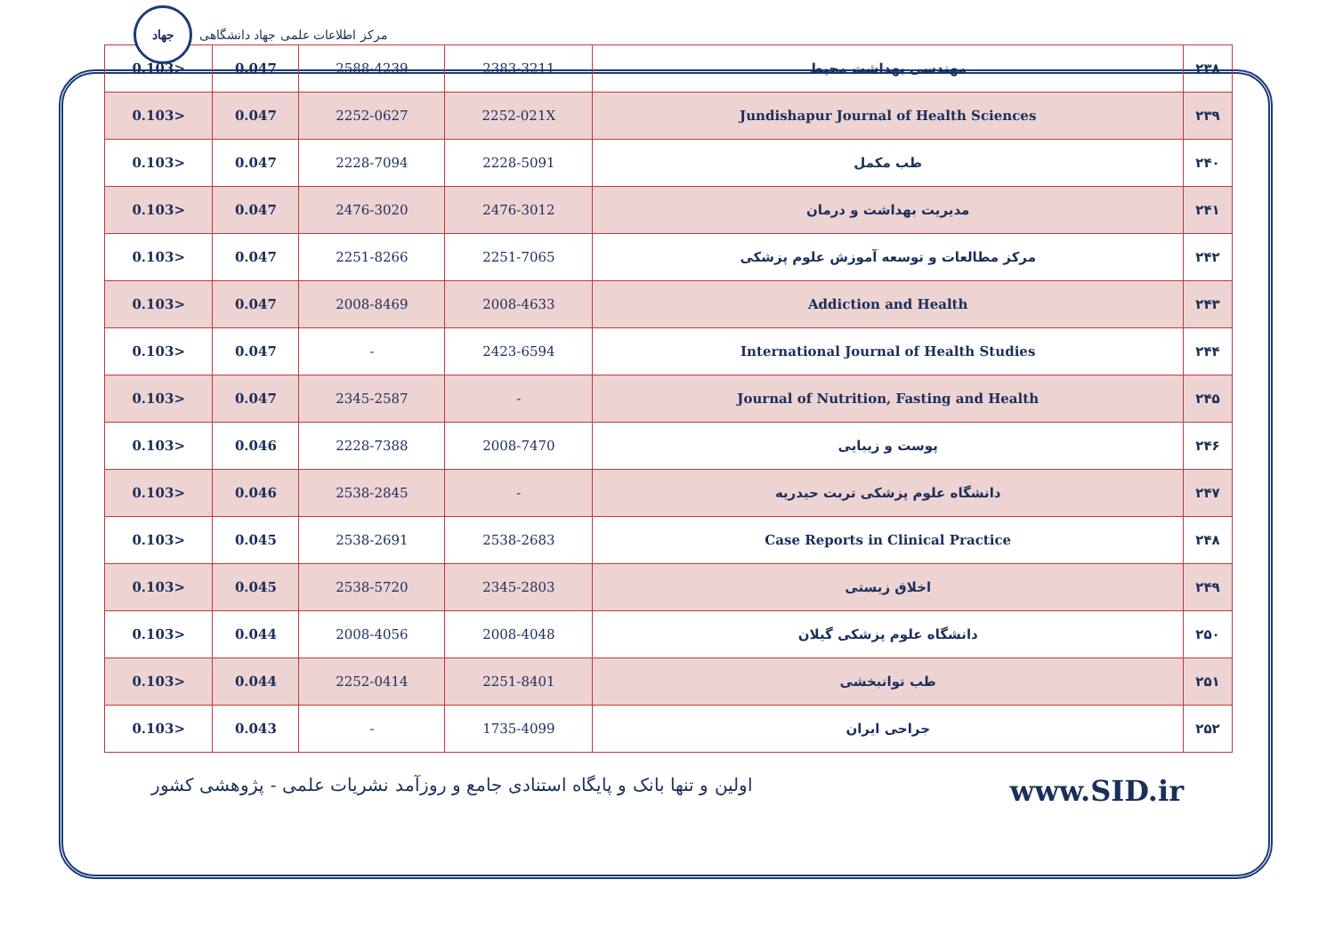جهاد
مرکز اطلاعات علمی جهاد دانشگاهی
| 0.103> | 0.047 | 2588-4239 | 2383-3211 | مهندسی بهداشت محیط | ۲۳۸ |
| 0.103> | 0.047 | 2252-0627 | 2252-021X | Jundishapur Journal of Health Sciences | ۲۳۹ |
| 0.103> | 0.047 | 2228-7094 | 2228-5091 | طب مکمل | ۲۴۰ |
| 0.103> | 0.047 | 2476-3020 | 2476-3012 | مدیریت بهداشت و درمان | ۲۴۱ |
| 0.103> | 0.047 | 2251-8266 | 2251-7065 | مرکز مطالعات و توسعه آموزش علوم پزشکی | ۲۴۲ |
| 0.103> | 0.047 | 2008-8469 | 2008-4633 | Addiction and Health | ۲۴۳ |
| 0.103> | 0.047 | - | 2423-6594 | International Journal of Health Studies | ۲۴۴ |
| 0.103> | 0.047 | 2345-2587 | - | Journal of Nutrition, Fasting and Health | ۲۴۵ |
| 0.103> | 0.046 | 2228-7388 | 2008-7470 | پوست و زیبایی | ۲۴۶ |
| 0.103> | 0.046 | 2538-2845 | - | دانشگاه علوم پزشکی تربت حیدریه | ۲۴۷ |
| 0.103> | 0.045 | 2538-2691 | 2538-2683 | Case Reports in Clinical Practice | ۲۴۸ |
| 0.103> | 0.045 | 2538-5720 | 2345-2803 | اخلاق زیستی | ۲۴۹ |
| 0.103> | 0.044 | 2008-4056 | 2008-4048 | دانشگاه علوم پزشکی گیلان | ۲۵۰ |
| 0.103> | 0.044 | 2252-0414 | 2251-8401 | طب توانبخشی | ۲۵۱ |
| 0.103> | 0.043 | - | 1735-4099 | جراحی ایران | ۲۵۲ |
اولین و تنها بانک و پایگاه استنادی جامع و روزآمد نشریات علمی - پژوهشی کشور www.SID.ir